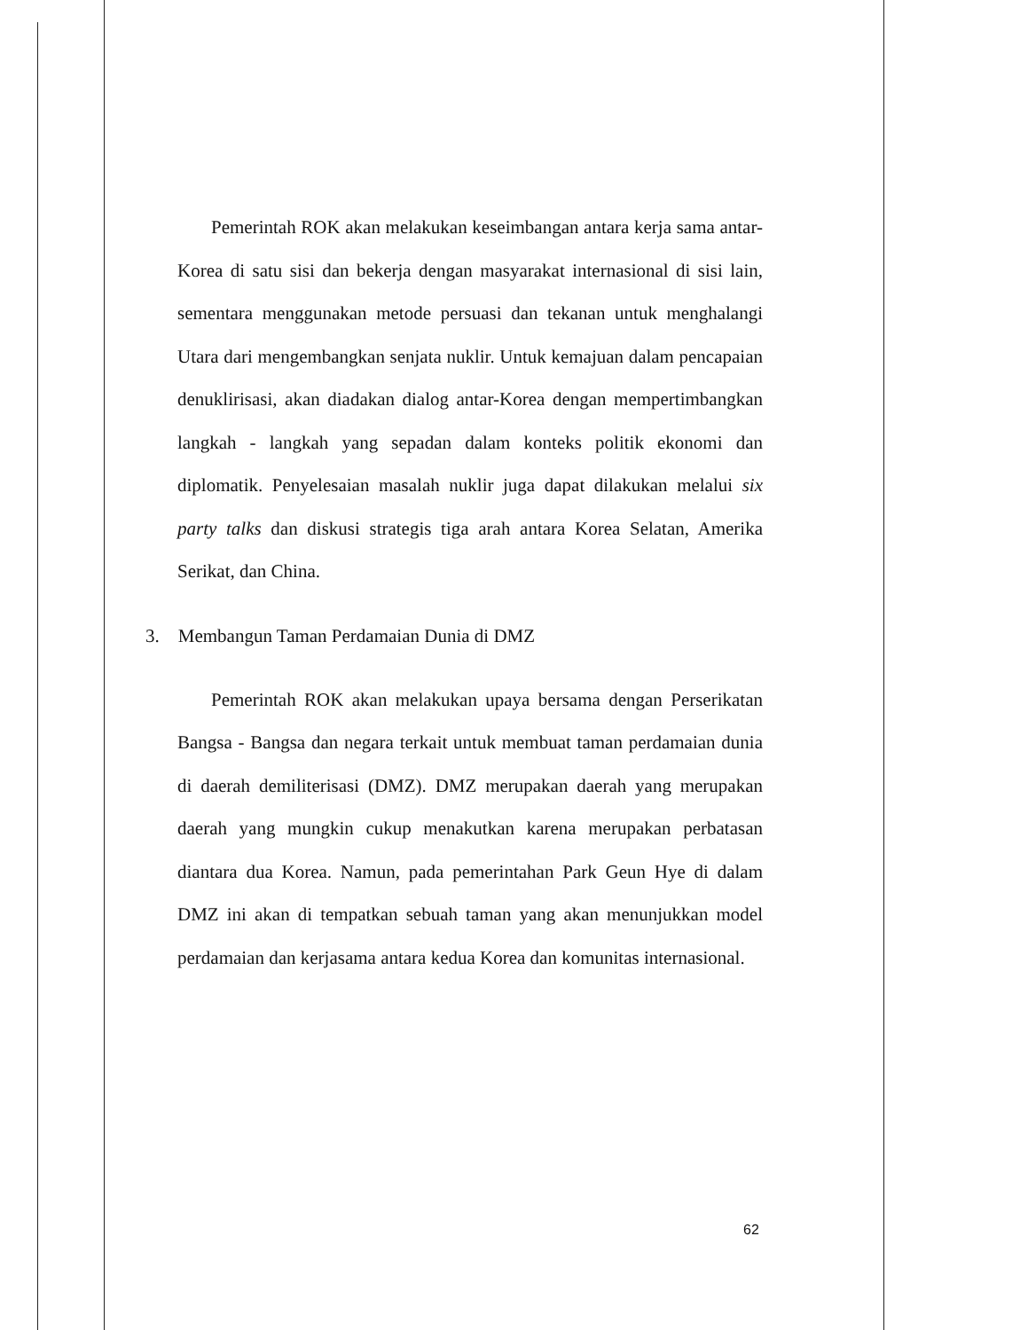Pemerintah ROK akan melakukan keseimbangan antara kerja sama antar-Korea di satu sisi dan bekerja dengan masyarakat internasional di sisi lain, sementara menggunakan metode persuasi dan tekanan untuk menghalangi Utara dari mengembangkan senjata nuklir. Untuk kemajuan dalam pencapaian denuklirisasi, akan diadakan dialog antar-Korea dengan mempertimbangkan langkah - langkah yang sepadan dalam konteks politik ekonomi dan diplomatik. Penyelesaian masalah nuklir juga dapat dilakukan melalui six party talks dan diskusi strategis tiga arah antara Korea Selatan, Amerika Serikat, dan China.
3. Membangun Taman Perdamaian Dunia di DMZ
Pemerintah ROK akan melakukan upaya bersama dengan Perserikatan Bangsa - Bangsa dan negara terkait untuk membuat taman perdamaian dunia di daerah demiliterisasi (DMZ). DMZ merupakan daerah yang merupakan daerah yang mungkin cukup menakutkan karena merupakan perbatasan diantara dua Korea. Namun, pada pemerintahan Park Geun Hye di dalam DMZ ini akan di tempatkan sebuah taman yang akan menunjukkan model perdamaian dan kerjasama antara kedua Korea dan komunitas internasional.
62